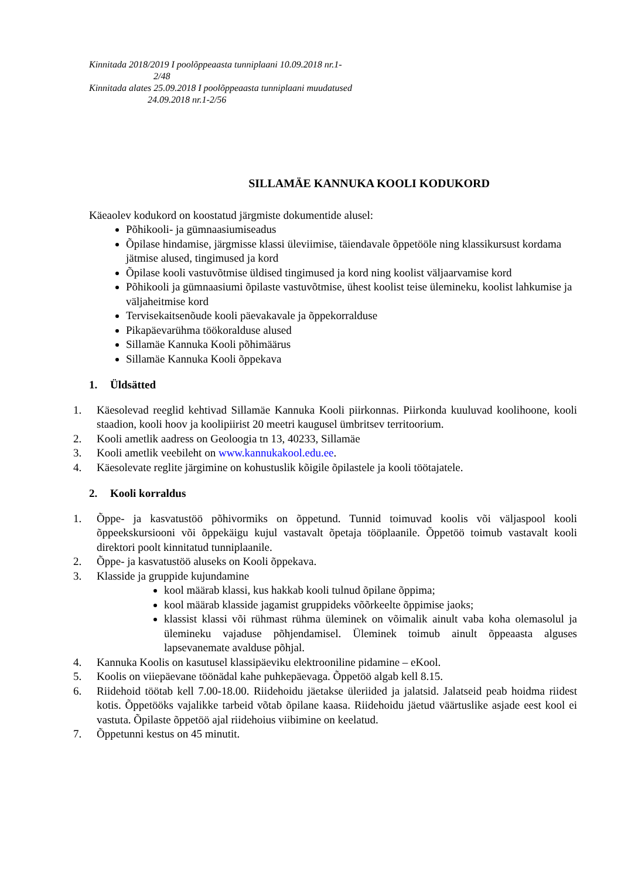Kinnitada 2018/2019 I poolõppeaasta tunniplaani 10.09.2018 nr.1-
2/48
Kinnitada alates 25.09.2018 I poolõppeaasta tunniplaani muudatused
24.09.2018 nr.1-2/56
SILLAMÄE KANNUKA KOOLI KODUKORD
Käeaolev kodukord on koostatud järgmiste dokumentide alusel:
Põhikooli- ja gümnaasiumiseadus
Õpilase hindamise, järgmisse klassi üleviimise, täiendavale õppetööle ning klassikursust kordama jätmise alused, tingimused ja kord
Õpilase kooli vastuvõtmise üldised tingimused ja kord ning koolist väljaarvamise kord
Põhikooli ja gümnaasiumi õpilaste vastuvõtmise, ühest koolist teise ülemineku, koolist lahkumise ja väljaheitmise kord
Tervisekaitsenõude kooli päevakavale ja õppekorralduse
Pikapäevarühma töökoralduse alused
Sillamäe Kannuka Kooli põhimäärus
Sillamäe Kannuka Kooli õppekava
1. Üldsätted
1. Käesolevad reeglid kehtivad Sillamäe Kannuka Kooli piirkonnas. Piirkonda kuuluvad koolihoone, kooli staadion, kooli hoov ja koolipiirist 20 meetri kaugusel ümbritsev territoorium.
2. Kooli ametlik aadress on Geoloogia tn 13, 40233, Sillamäe
3. Kooli ametlik veebileht on www.kannukakool.edu.ee.
4. Käesolevate reglite järgimine on kohustuslik kõigile õpilastele ja kooli töötajatele.
2. Kooli korraldus
1. Õppe- ja kasvatustöö põhivormiks on õppetund. Tunnid toimuvad koolis või väljaspool kooli õppeekskursiooni või õppekäigu kujul vastavalt õpetaja tööplaanile. Õppetöö toimub vastavalt kooli direktori poolt kinnitatud tunniplaanile.
2. Õppe- ja kasvatustöö aluseks on Kooli õppekava.
3. Klasside ja gruppide kujundamine
kool määrab klassi, kus hakkab kooli tulnud õpilane õppima;
kool määrab klasside jagamist gruppideks võõrkeelte õppimise jaoks;
klassist klassi või rühmast rühma üleminek on võimalik ainult vaba koha olemasolul ja ülemineku vajaduse põhjendamisel. Üleminek toimub ainult õppeaasta alguses lapsevanemate avalduse põhjal.
4. Kannuka Koolis on kasutusel klassipäeviku elektrooniline pidamine – eKool.
5. Koolis on viiepäevane töönädal kahe puhkepäevaga. Õppetöö algab kell 8.15.
6. Riidehoid töötab kell 7.00-18.00. Riidehoidu jäetakse üleriided ja jalatsid. Jalatseid peab hoidma riidest kotis. Õppetööks vajalikke tarbeid võtab õpilane kaasa. Riidehoidu jäetud väärtuslike asjade eest kool ei vastuta. Õpilaste õppetöö ajal riidehoius viibimine on keelatud.
7. Õppetunni kestus on 45 minutit.